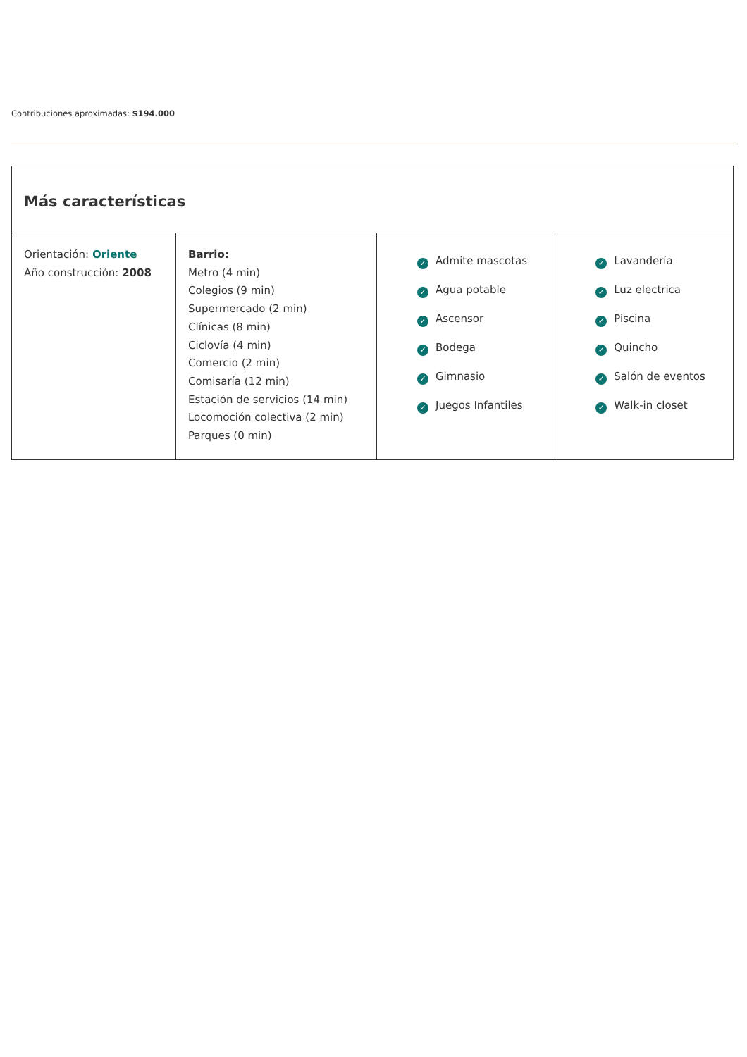Contribuciones aproximadas: $194.000
| Más características | | | |
| --- | --- | --- | --- |
| Orientación: Oriente Año construcción: 2008 | Barrio: Metro (4 min) Colegios (9 min) Supermercado (2 min) Clínicas (8 min) Ciclovía (4 min) Comercio (2 min) Comisaría (12 min) Estación de servicios (14 min) Locomoción colectiva (2 min) Parques (0 min) | ✓ Admite mascotas ✓ Agua potable ✓ Ascensor ✓ Bodega ✓ Gimnasio ✓ Juegos Infantiles | ✓ Lavandería ✓ Luz electrica ✓ Piscina ✓ Quincho ✓ Salón de eventos ✓ Walk-in closet |